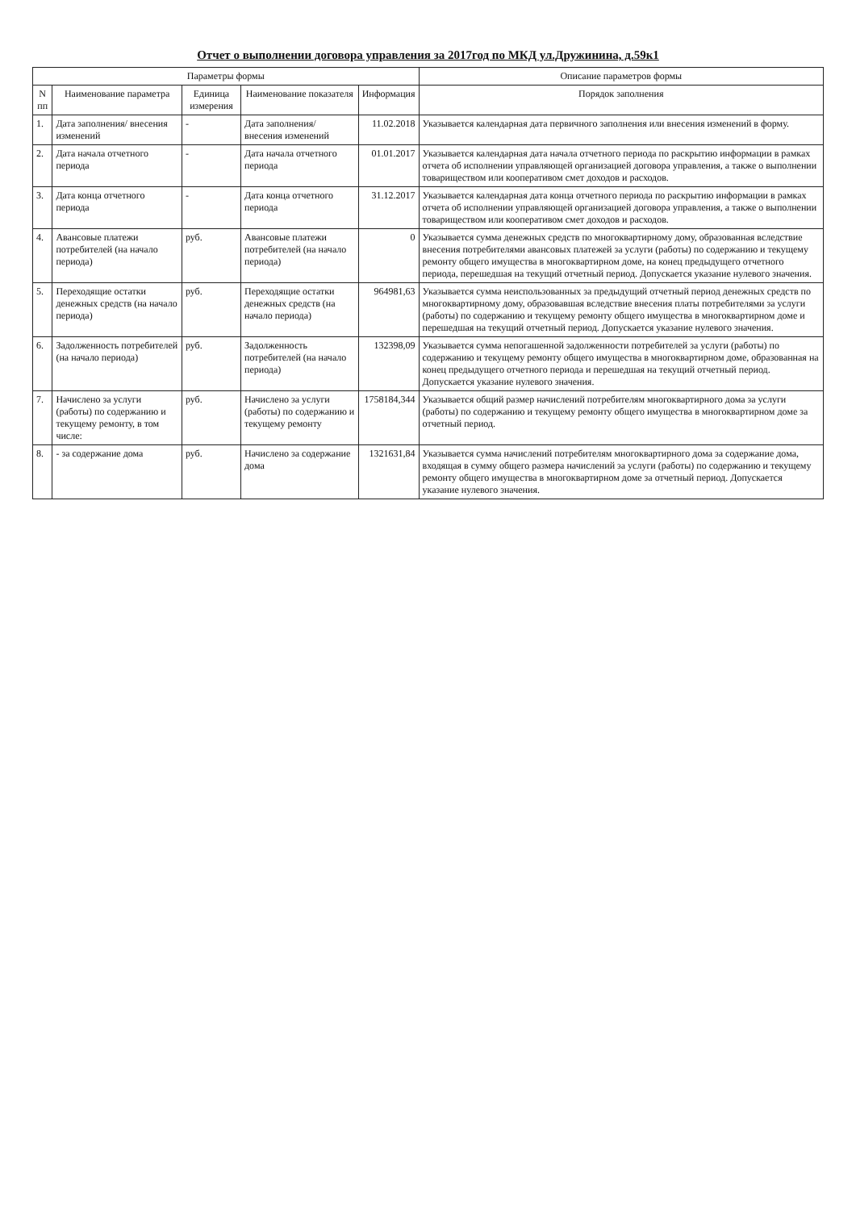Отчет о выполнении договора управления за 2017год по МКД ул.Дружинина, д.59к1
| Параметры формы | | | | | Описание параметров формы |
| --- | --- | --- | --- | --- | --- |
| N пп | Наименование параметра | Единица измерения | Наименование показателя | Информация | Порядок заполнения |
| 1. | Дата заполнения/ внесения изменений | - | Дата заполнения/ внесения изменений | 11.02.2018 | Указывается календарная дата первичного заполнения или внесения изменений в форму. |
| 2. | Дата начала отчетного периода | - | Дата начала отчетного периода | 01.01.2017 | Указывается календарная дата начала отчетного периода по раскрытию информации в рамках отчета об исполнении управляющей организацией договора управления, а также о выполнении товариществом или кооперативом смет доходов и расходов. |
| 3. | Дата конца отчетного периода | - | Дата конца отчетного периода | 31.12.2017 | Указывается календарная дата конца отчетного периода по раскрытию информации в рамках отчета об исполнении управляющей организацией договора управления, а также о выполнении товариществом или кооперативом смет доходов и расходов. |
| 4. | Авансовые платежи потребителей (на начало периода) | руб. | Авансовые платежи потребителей (на начало периода) | 0 | Указывается сумма денежных средств по многоквартирному дому, образованная вследствие внесения потребителями авансовых платежей за услуги (работы) по содержанию и текущему ремонту общего имущества в многоквартирном доме, на конец предыдущего отчетного периода, перешедшая на текущий отчетный период. Допускается указание нулевого значения. |
| 5. | Переходящие остатки денежных средств (на начало периода) | руб. | Переходящие остатки денежных средств (на начало периода) | 964981,63 | Указывается сумма неиспользованных за предыдущий отчетный период денежных средств по многоквартирному дому, образовавшая вследствие внесения платы потребителями за услуги (работы) по содержанию и текущему ремонту общего имущества в многоквартирном доме и перешедшая на текущий отчетный период. Допускается указание нулевого значения. |
| 6. | Задолженность потребителей (на начало периода) | руб. | Задолженность потребителей (на начало периода) | 132398,09 | Указывается сумма непогашенной задолженности потребителей за услуги (работы) по содержанию и текущему ремонту общего имущества в многоквартирном доме, образованная на конец предыдущего отчетного периода и перешедшая на текущий отчетный период. Допускается указание нулевого значения. |
| 7. | Начислено за услуги (работы) по содержанию и текущему ремонту, в том числе: | руб. | Начислено за услуги (работы) по содержанию и текущему ремонту | 1758184,344 | Указывается общий размер начислений потребителям многоквартирного дома за услуги (работы) по содержанию и текущему ремонту общего имущества в многоквартирном доме за отчетный период. |
| 8. | - за содержание дома | руб. | Начислено за содержание дома | 1321631,84 | Указывается сумма начислений потребителям многоквартирного дома за содержание дома, входящая в сумму общего размера начислений за услуги (работы) по содержанию и текущему ремонту общего имущества в многоквартирном доме за отчетный период. Допускается указание нулевого значения. |